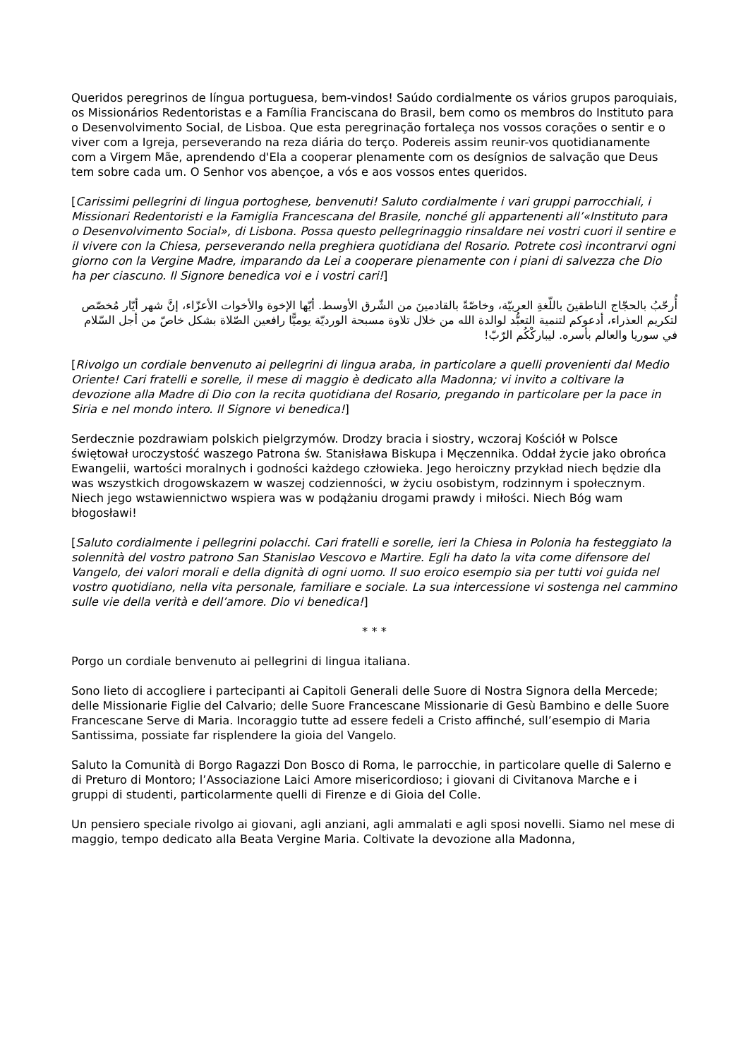Queridos peregrinos de língua portuguesa, bem-vindos! Saúdo cordialmente os vários grupos paroquiais, os Missionários Redentoristas e a Família Franciscana do Brasil, bem como os membros do Instituto para o Desenvolvimento Social, de Lisboa. Que esta peregrinação fortaleça nos vossos corações o sentir e o viver com a Igreja, perseverando na reza diária do terço. Podereis assim reunir-vos quotidianamente com a Virgem Mãe, aprendendo d'Ela a cooperar plenamente com os desígnios de salvação que Deus tem sobre cada um. O Senhor vos abençoe, a vós e aos vossos entes queridos.
[Carissimi pellegrini di lingua portoghese, benvenuti! Saluto cordialmente i vari gruppi parrocchiali, i Missionari Redentoristi e la Famiglia Francescana del Brasile, nonché gli appartenenti all’«Instituto para o Desenvolvimento Social», di Lisbona. Possa questo pellegrinaggio rinsaldare nei vostri cuori il sentire e il vivere con la Chiesa, perseverando nella preghiera quotidiana del Rosario. Potrete così incontrarvi ogni giorno con la Vergine Madre, imparando da Lei a cooperare pienamente con i piani di salvezza che Dio ha per ciascuno. Il Signore benedica voi e i vostri cari!]
أُرحّبُ بالحجّاج الناطقينَ باللّغةِ العربيّة، وخاصّةً بالقادمينَ من الشّرق الأوسط. أيّها الإخوة والأخوات الأعزّاء، إنَّ شهر أيّار مُخصّص لتكريم العذراء، أدعوكم لتنمية التعبُّد لوالدة الله من خلال تلاوة مسبحة الورديّة يوميًّا رافعين الصّلاة بشكل خاصّ من أجل السّلام في سوريا والعالم بأسره. ليباركْكُم الرّبّ!
[Rivolgo un cordiale benvenuto ai pellegrini di lingua araba, in particolare a quelli provenienti dal Medio Oriente! Cari fratelli e sorelle, il mese di maggio è dedicato alla Madonna; vi invito a coltivare la devozione alla Madre di Dio con la recita quotidiana del Rosario, pregando in particolare per la pace in Siria e nel mondo intero. Il Signore vi benedica!]
Serdecznie pozdrawiam polskich pielgrzymów. Drodzy bracia i siostry, wczoraj Kościół w Polsce świętował uroczystość waszego Patrona św. Stanisława Biskupa i Męczennika. Oddał życie jako obrońca Ewangelii, wartości moralnych i godności każdego człowieka. Jego heroiczny przykład niech będzie dla was wszystkich drogowskazem w waszej codzienności, w życiu osobistym, rodzinnym i społecznym. Niech jego wstawiennictwo wspiera was w podążaniu drogami prawdy i miłości. Niech Bóg wam błogosławi!
[Saluto cordialmente i pellegrini polacchi. Cari fratelli e sorelle, ieri la Chiesa in Polonia ha festeggiato la solennità del vostro patrono San Stanislao Vescovo e Martire. Egli ha dato la vita come difensore del Vangelo, dei valori morali e della dignità di ogni uomo. Il suo eroico esempio sia per tutti voi guida nel vostro quotidiano, nella vita personale, familiare e sociale. La sua intercessione vi sostenga nel cammino sulle vie della verità e dell’amore. Dio vi benedica!]
* * *
Porgo un cordiale benvenuto ai pellegrini di lingua italiana.
Sono lieto di accogliere i partecipanti ai Capitoli Generali delle Suore di Nostra Signora della Mercede; delle Missionarie Figlie del Calvario; delle Suore Francescane Missionarie di Gesù Bambino e delle Suore Francescane Serve di Maria. Incoraggio tutte ad essere fedeli a Cristo affinché, sull’esempio di Maria Santissima, possiate far risplendere la gioia del Vangelo.
Saluto la Comunità di Borgo Ragazzi Don Bosco di Roma, le parrocchie, in particolare quelle di Salerno e di Preturo di Montoro; l’Associazione Laici Amore misericordioso; i giovani di Civitanova Marche e i gruppi di studenti, particolarmente quelli di Firenze e di Gioia del Colle.
Un pensiero speciale rivolgo ai giovani, agli anziani, agli ammalati e agli sposi novelli. Siamo nel mese di maggio, tempo dedicato alla Beata Vergine Maria. Coltivate la devozione alla Madonna,